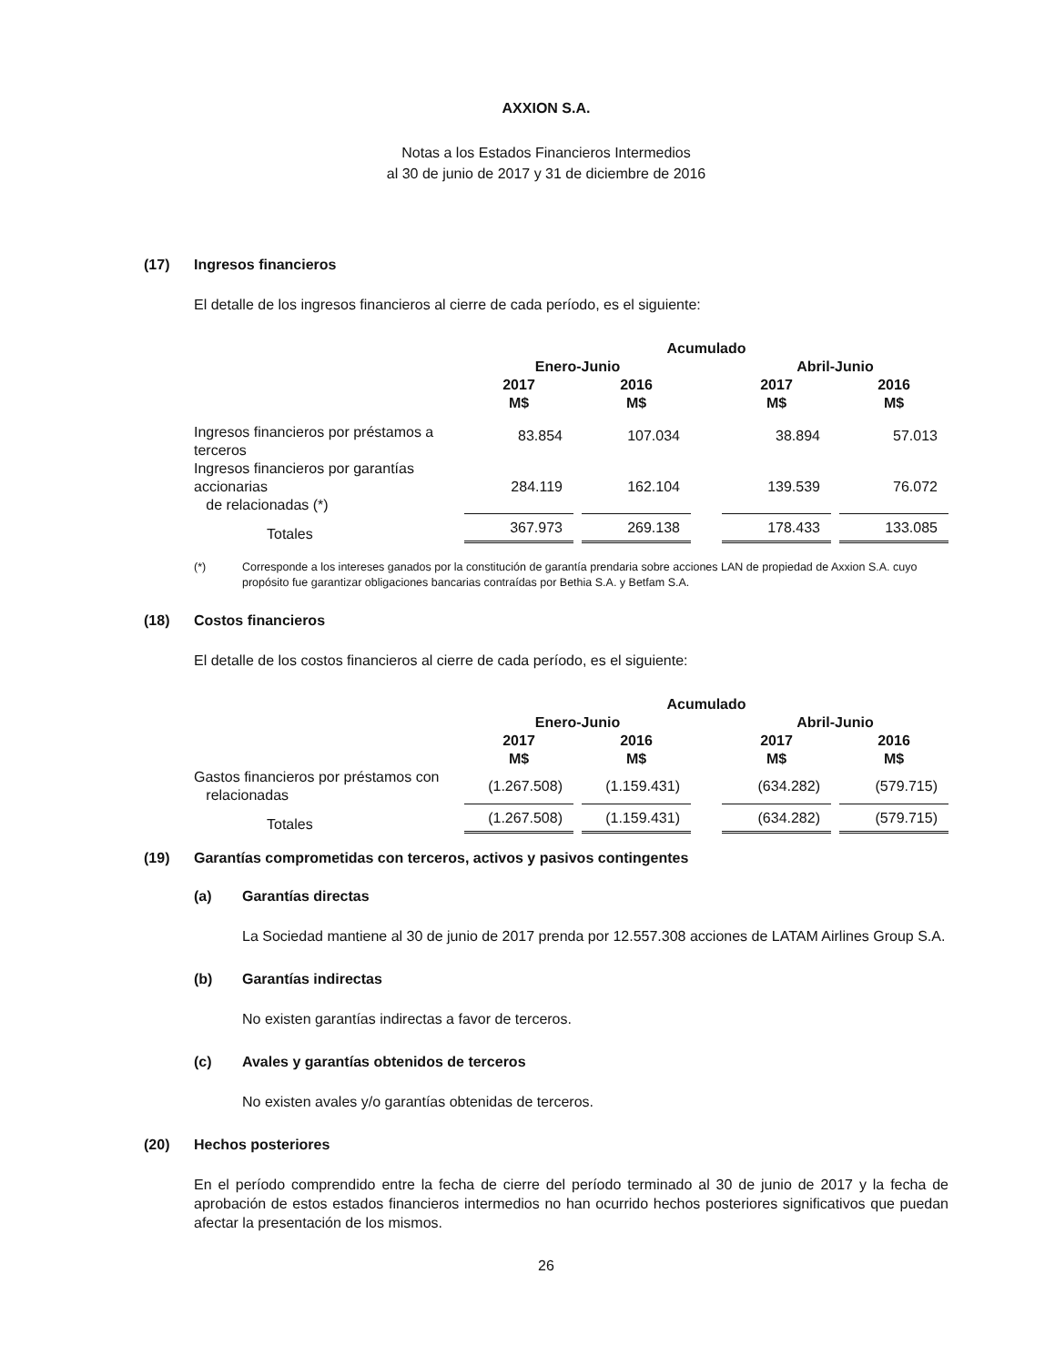AXXION S.A.
Notas a los Estados Financieros Intermedios
al 30 de junio de 2017 y 31 de diciembre de 2016
(17) Ingresos financieros
El detalle de los ingresos financieros al cierre de cada período, es el siguiente:
| | Acumulado | | | | |
| --- | --- | --- | --- | --- | --- |
| | Enero-Junio | | | Abril-Junio | |
| | 2017 M$ | 2016 M$ | | 2017 M$ | 2016 M$ |
| Ingresos financieros por préstamos a terceros | 83.854 | 107.034 | | 38.894 | 57.013 |
| Ingresos financieros por garantías accionarias de relacionadas (*) | 284.119 | 162.104 | | 139.539 | 76.072 |
| Totales | 367.973 | 269.138 | | 178.433 | 133.085 |
(*) Corresponde a los intereses ganados por la constitución de garantía prendaria sobre acciones LAN de propiedad de Axxion S.A. cuyo propósito fue garantizar obligaciones bancarias contraídas por Bethia S.A. y Betfam S.A.
(18) Costos financieros
El detalle de los costos financieros al cierre de cada período, es el siguiente:
| | Acumulado | | | | |
| --- | --- | --- | --- | --- | --- |
| | Enero-Junio | | | Abril-Junio | |
| | 2017 M$ | 2016 M$ | | 2017 M$ | 2016 M$ |
| Gastos financieros por préstamos con relacionadas | (1.267.508) | (1.159.431) | | (634.282) | (579.715) |
| Totales | (1.267.508) | (1.159.431) | | (634.282) | (579.715) |
(19) Garantías comprometidas con terceros, activos y pasivos contingentes
(a) Garantías directas
La Sociedad mantiene al 30 de junio de 2017 prenda por 12.557.308 acciones de LATAM Airlines Group S.A.
(b) Garantías indirectas
No existen garantías indirectas a favor de terceros.
(c) Avales y garantías obtenidos de terceros
No existen avales y/o garantías obtenidas de terceros.
(20) Hechos posteriores
En el período comprendido entre la fecha de cierre del período terminado al 30 de junio de 2017 y la fecha de aprobación de estos estados financieros intermedios no han ocurrido hechos posteriores significativos que puedan afectar la presentación de los mismos.
26